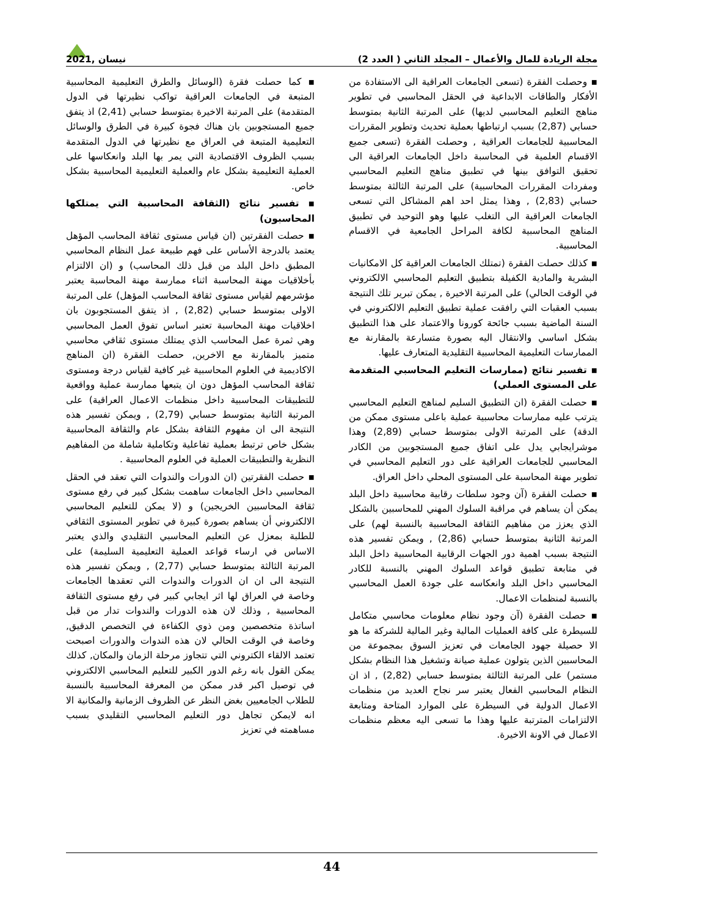مجلة الريادة للمال والأعمال – المجلد الثاني ( العدد 2) نيسان ,2021
▪ وحصلت الفقرة (تسعى الجامعات العراقية الى الاستفادة من الأفكار والطاقات الابداعية في الحقل المحاسبي في تطوير مناهج التعليم المحاسبي لديها) على المرتبة الثانية بمتوسط حسابي (2,87) بسبب ارتباطها بعملية تحديث وتطوير المقررات المحاسبية للجامعات العراقية , وحصلت الفقرة (تسعى جميع الاقسام العلمية في المحاسبة داخل الجامعات العراقية الى تحقيق التوافق بينها في تطبيق مناهج التعليم المحاسبي ومفردات المقررات المحاسبية) على المرتبة الثالثة بمتوسط حسابي (2,83) , وهذا يمثل احد اهم المشاكل التي تسعى الجامعات العراقية الى التغلب عليها وهو التوحيد في تطبيق المناهج المحاسبية لكافة المراحل الجامعية في الاقسام المحاسبية.
▪ كذلك حصلت الفقرة (تمتلك الجامعات العراقية كل الامكانيات البشرية والمادية الكفيلة بتطبيق التعليم المحاسبي الالكتروني في الوقت الحالي) على المرتبة الاخيرة , يمكن تبرير تلك النتيجة بسبب العقبات التي رافقت عملية تطبيق التعليم الالكتروني في السنة الماضية بسبب جائحة كورونا والاعتماد على هذا التطبيق بشكل اساسي والانتقال اليه بصورة متسارعة بالمقارنة مع الممارسات التعليمية المحاسبية التقليدية المتعارف عليها.
▪ تفسير نتائج (ممارسات التعليم المحاسبي المتقدمة على المستوى العملي)
▪ حصلت الفقرة (ان التطبيق السليم لمناهج التعليم المحاسبي يترتب عليه ممارسات محاسبية عملية باعلى مستوى ممكن من الدقة) على المرتبة الاولى بمتوسط حسابي (2,89) وهذا موشرايجابي يدل على اتفاق جميع المستجوبين من الكادر المحاسبي للجامعات العراقية على دور التعليم المحاسبي في تطوير مهنة المحاسبة على المستوى المحلي داخل العراق.
▪ حصلت الفقرة (آن وجود سلطات رقابية محاسبية داخل البلد يمكن أن يساهم في مراقبة السلوك المهني للمحاسبين بالشكل الذي يعزز من مفاهيم الثقافة المحاسبية بالنسبة لهم) على المرتبة الثانية بمتوسط حسابي (2,86) , ويمكن تفسير هذه النتيجة بسبب اهمية دور الجهات الرقابية المحاسبية داخل البلد في متابعة تطبيق قواعد السلوك المهني بالنسبة للكادر المحاسبي داخل البلد وانعكاسه على جودة العمل المحاسبي بالنسبة لمنظمات الاعمال.
▪ حصلت الفقرة (آن وجود نظام معلومات محاسبي متكامل للسيطرة على كافة العمليات المالية وغير المالية للشركة ما هو الا حصيلة جهود الجامعات في تعزيز السوق بمجموعة من المحاسبين الذين يتولون عملية صيانة وتشغيل هذا النظام بشكل مستمر) على المرتبة الثالثة بمتوسط حسابي (2,82) , اذ ان النظام المحاسبي الفعال يعتبر سر نجاح العديد من منظمات الاعمال الدولية في السيطرة على الموارد المتاحة ومتابعة الالتزامات المترتبة عليها وهذا ما تسعى اليه معظم منظمات الاعمال في الاونة الاخيرة.
▪ كما حصلت فقرة (الوسائل والطرق التعليمية المحاسبية المتبعة في الجامعات العراقية تواكب نظيرتها في الدول المتقدمة) على المرتبة الاخيرة بمتوسط حسابي (2,41) اذ يتفق جميع المستجوبين بان هناك فجوة كبيرة في الطرق والوسائل التعليمية المتبعة في العراق مع نظيرتها في الدول المتقدمة بسبب الظروف الاقتصادية التي يمر بها البلد وانعكاسها على العملية التعليمية بشكل عام والعملية التعليمية المحاسبية بشكل خاص.
▪ تفسير نتائج (الثقافة المحاسبية التي يمتلكها المحاسبون)
▪ حصلت الفقرتين (ان قياس مستوى ثقافة المحاسب المؤهل يعتمد بالدرجة الأساس على فهم طبيعة عمل النظام المحاسبي المطبق داخل البلد من قبل ذلك المحاسب) و (ان الالتزام بأخلاقيات مهنة المحاسبة اثناء ممارسة مهنة المحاسبة يعتبر مؤشرمهم لقياس مستوى ثقافة المحاسب المؤهل) على المرتبة الاولى بمتوسط حسابي (2,82) , اذ يتفق المستجوبون بان اخلاقيات مهنة المحاسبة تعتبر اساس تفوق العمل المحاسبي وهي ثمرة عمل المحاسب الذي يمتلك مستوى ثقافي محاسبي متميز بالمقارنة مع الاخرين, حصلت الفقرة (ان المناهج الاكاديمية في العلوم المحاسبية غير كافية لقياس درجة ومستوى ثقافة المحاسب المؤهل دون ان يتبعها ممارسة عملية وواقعية للتطبيقات المحاسبية داخل منظمات الاعمال العراقية) على المرتبة الثانية بمتوسط حسابي (2,79) , ويمكن تفسير هذه النتيجة الى ان مفهوم الثقافة بشكل عام والثقافة المحاسبية بشكل خاص ترتبط بعملية تفاعلية وتكاملية شاملة من المفاهيم النظرية والتطبيقات العملية في العلوم المحاسبية .
▪ حصلت الفقرتين (ان الدورات والندوات التي تعقد في الحقل المحاسبي داخل الجامعات ساهمت بشكل كبير في رفع مستوى ثقافة المحاسبين الخريجين) و (لا يمكن للتعليم المحاسبي الالكتروني أن يساهم بصورة كبيرة في تطوير المستوى الثقافي للطلبة بمعزل عن التعليم المحاسبي التقليدي والذي يعتبر الاساس في ارساء قواعد العملية التعليمية السليمة) على المرتبة الثالثة بمتوسط حسابي (2,77) , ويمكن تفسير هذه النتيجة الى ان ان الدورات والندوات التي تعقدها الجامعات وخاصة في العراق لها اثر ايجابي كبير في رفع مستوى الثقافة المحاسبية , وذلك لان هذه الدورات والندوات تدار من قبل اساتذة متخصصين ومن ذوي الكفاءة في التخصص الدقيق, وخاصة في الوقت الحالي لان هذه الندوات والدورات اصبحت تعتمد الالقاء الكتروني التي تتجاوز مرحلة الزمان والمكان, كذلك يمكن القول بانه رغم الدور الكبير للتعليم المحاسبي الالكتروني في توصيل اكبر قدر ممكن من المعرفة المحاسبية بالنسبة للطلاب الجامعيين بغض النظر عن الظروف الزمانية والمكانية الا انه لايمكن تجاهل دور التعليم المحاسبي التقليدي بسبب مساهمته في تعزيز
44